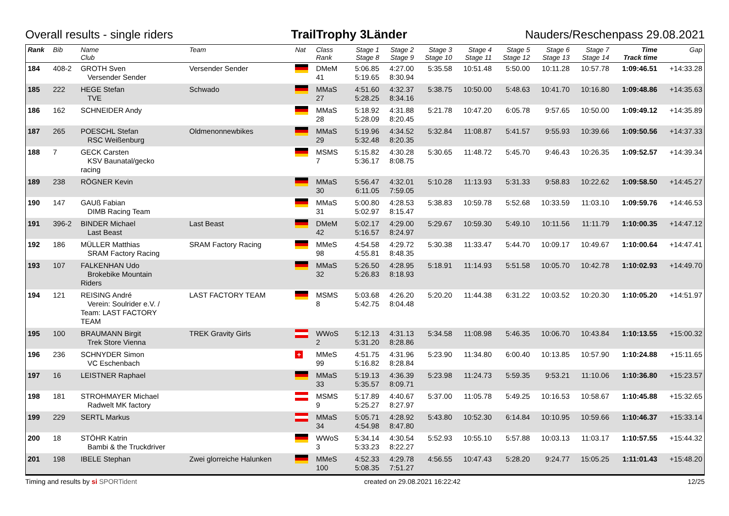Overall results - single riders TrailTrophy 3Länder Nauders/Reschenpass 29.08.2021
| Rank | Bib | Name Club | Team | Nat | Class Rank | Stage 1 Stage 8 | Stage 2 Stage 9 | Stage 3 Stage 10 | Stage 4 Stage 11 | Stage 5 Stage 12 | Stage 6 Stage 13 | Stage 7 Stage 14 | Time Track time | Gap |
| --- | --- | --- | --- | --- | --- | --- | --- | --- | --- | --- | --- | --- | --- | --- |
| 184 | 408-2 | GROTH Sven Versender Sender | Versender Sender | | DMeM 41 | 5:06.85 5:19.65 | 4:27.00 8:30.94 | 5:35.58 | 10:51.48 | 5:50.00 | 10:11.28 | 10:57.78 | 1:09:46.51 | +14:33.28 |
| 185 | 222 | HEGE Stefan TVE | Schwado | | MMaS 27 | 4:51.60 5:28.25 | 4:32.37 8:34.16 | 5:38.75 | 10:50.00 | 5:48.63 | 10:41.70 | 10:16.80 | 1:09:48.86 | +14:35.63 |
| 186 | 162 | SCHNEIDER Andy | | | MMaS 28 | 5:18.92 5:28.09 | 4:31.88 8:20.45 | 5:21.78 | 10:47.20 | 6:05.78 | 9:57.65 | 10:50.00 | 1:09:49.12 | +14:35.89 |
| 187 | 265 | POESCHL Stefan RSC Weißenburg | Oldmenonnewbikes | | MMaS 29 | 5:19.96 5:32.48 | 4:34.52 8:20.35 | 5:32.84 | 11:08.87 | 5:41.57 | 9:55.93 | 10:39.66 | 1:09:50.56 | +14:37.33 |
| 188 | 7 | GECK Carsten KSV Baunatal/gecko racing | | | MSMS 7 | 5:15.82 5:36.17 | 4:30.28 8:08.75 | 5:30.65 | 11:48.72 | 5:45.70 | 9:46.43 | 10:26.35 | 1:09:52.57 | +14:39.34 |
| 189 | 238 | RÖGNER Kevin | | | MMaS 30 | 5:56.47 6:11.05 | 4:32.01 7:59.05 | 5:10.28 | 11:13.93 | 5:31.33 | 9:58.83 | 10:22.62 | 1:09:58.50 | +14:45.27 |
| 190 | 147 | GAUß Fabian DIMB Racing Team | | | MMaS 31 | 5:00.80 5:02.97 | 4:28.53 8:15.47 | 5:38.83 | 10:59.78 | 5:52.68 | 10:33.59 | 11:03.10 | 1:09:59.76 | +14:46.53 |
| 191 | 396-2 | BINDER Michael Last Beast | Last Beast | | DMeM 42 | 5:02.17 5:16.57 | 4:29.00 8:24.97 | 5:29.67 | 10:59.30 | 5:49.10 | 10:11.56 | 11:11.79 | 1:10:00.35 | +14:47.12 |
| 192 | 186 | MÜLLER Matthias SRAM Factory Racing | SRAM Factory Racing | | MMeS 98 | 4:54.58 4:55.81 | 4:29.72 8:48.35 | 5:30.38 | 11:33.47 | 5:44.70 | 10:09.17 | 10:49.67 | 1:10:00.64 | +14:47.41 |
| 193 | 107 | FALKENHAN Udo Brokebike Mountain Riders | | | MMaS 32 | 5:26.50 5:26.83 | 4:28.95 8:18.93 | 5:18.91 | 11:14.93 | 5:51.58 | 10:05.70 | 10:42.78 | 1:10:02.93 | +14:49.70 |
| 194 | 121 | REISING André Verein: Soulrider e.V. / Team: LAST FACTORY TEAM | LAST FACTORY TEAM | | MSMS 8 | 5:03.68 5:42.75 | 4:26.20 8:04.48 | 5:20.20 | 11:44.38 | 6:31.22 | 10:03.52 | 10:20.30 | 1:10:05.20 | +14:51.97 |
| 195 | 100 | BRAUMANN Birgit Trek Store Vienna | TREK Gravity Girls | | WWoS 2 | 5:12.13 5:31.20 | 4:31.13 8:28.86 | 5:34.58 | 11:08.98 | 5:46.35 | 10:06.70 | 10:43.84 | 1:10:13.55 | +15:00.32 |
| 196 | 236 | SCHNYDER Simon VC Eschenbach | | + | MMeS 99 | 4:51.75 5:16.82 | 4:31.96 8:28.84 | 5:23.90 | 11:34.80 | 6:00.40 | 10:13.85 | 10:57.90 | 1:10:24.88 | +15:11.65 |
| 197 | 16 | LEISTNER Raphael | | | MMaS 33 | 5:19.13 5:35.57 | 4:36.39 8:09.71 | 5:23.98 | 11:24.73 | 5:59.35 | 9:53.21 | 11:10.06 | 1:10:36.80 | +15:23.57 |
| 198 | 181 | STROHMAYER Michael Radwelt MK factory | | | MSMS 9 | 5:17.89 5:25.27 | 4:40.67 8:27.97 | 5:37.00 | 11:05.78 | 5:49.25 | 10:16.53 | 10:58.67 | 1:10:45.88 | +15:32.65 |
| 199 | 229 | SERTL Markus | | | MMaS 34 | 5:05.71 4:54.98 | 4:28.92 8:47.80 | 5:43.80 | 10:52.30 | 6:14.84 | 10:10.95 | 10:59.66 | 1:10:46.37 | +15:33.14 |
| 200 | 18 | STÖHR Katrin Bambi & the Truckdriver | | | WWoS 3 | 5:34.14 5:33.23 | 4:30.54 8:22.27 | 5:52.93 | 10:55.10 | 5:57.88 | 10:03.13 | 11:03.17 | 1:10:57.55 | +15:44.32 |
| 201 | 198 | IBELE Stephan | Zwei glorreiche Halunken | | MMeS 100 | 4:52.33 5:08.35 | 4:29.78 7:51.27 | 4:56.55 | 10:47.43 | 5:28.20 | 9:24.77 | 15:05.25 | 1:11:01.43 | +15:48.20 |
Timing and results by si SPORTident created on 29.08.2021 16:22:42 12/25